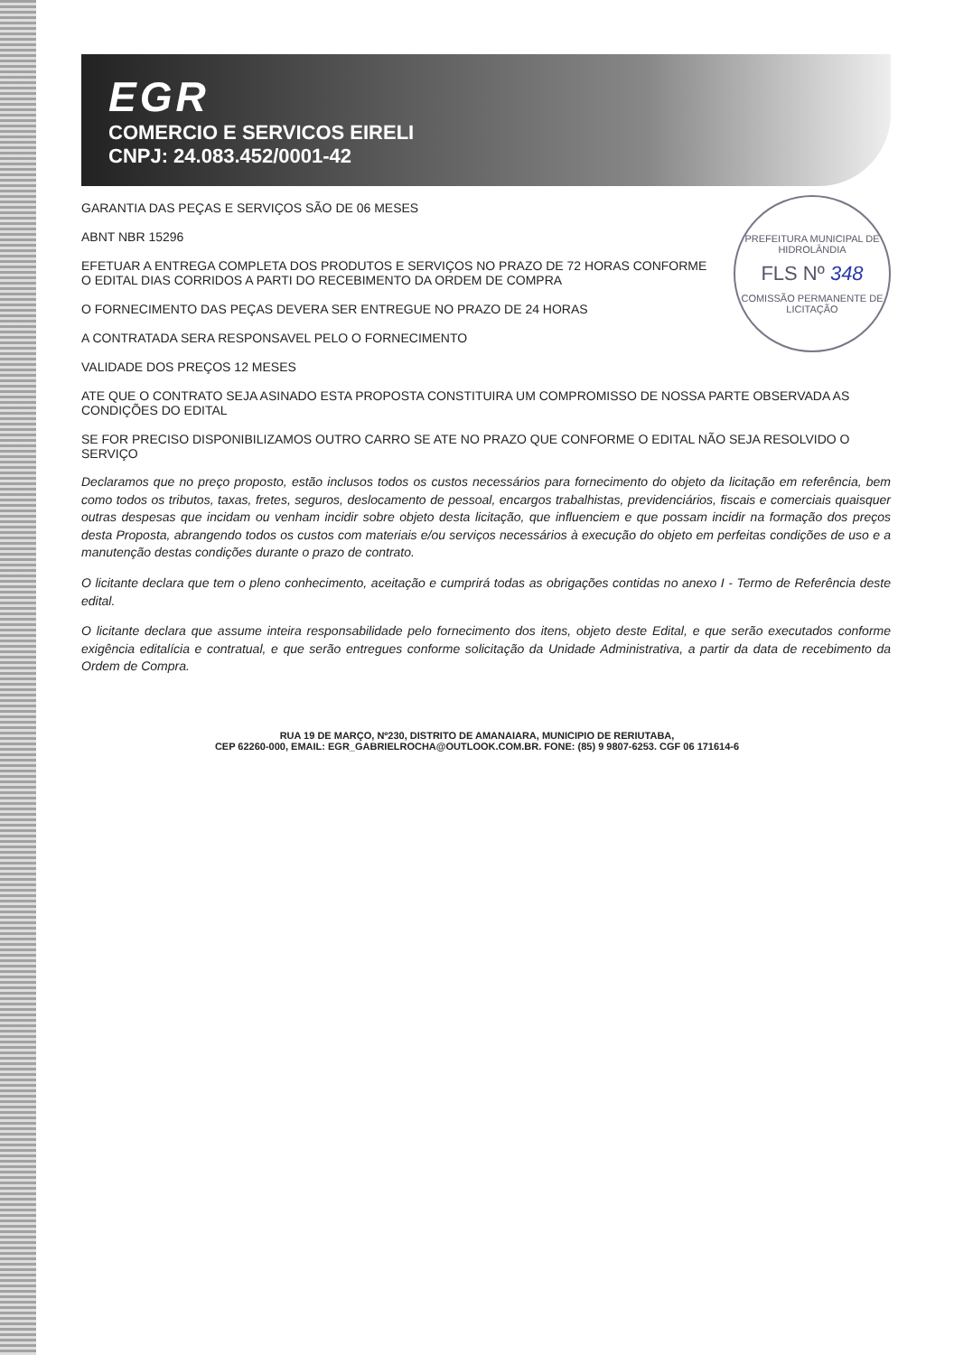EGR
COMERCIO E SERVICOS EIRELI
CNPJ: 24.083.452/0001-42
PREFEITURA MUNICIPAL DE HIDROLÂNDIA
FLS Nº 348
COMISSÃO PERMANENTE DE LICITAÇÃO
GARANTIA DAS PEÇAS E SERVIÇOS SÃO DE 06 MESES
ABNT NBR 15296
EFETUAR A ENTREGA COMPLETA DOS PRODUTOS E SERVIÇOS NO PRAZO DE 72 HORAS CONFORME O EDITAL DIAS CORRIDOS A PARTI DO RECEBIMENTO DA ORDEM DE COMPRA
O FORNECIMENTO DAS PEÇAS DEVERA SER ENTREGUE NO PRAZO DE 24 HORAS
A CONTRATADA SERA RESPONSAVEL PELO O FORNECIMENTO
VALIDADE DOS PREÇOS 12 MESES
ATE QUE O CONTRATO SEJA ASINADO ESTA PROPOSTA CONSTITUIRA UM COMPROMISSO DE NOSSA PARTE OBSERVADA AS CONDIÇÕES DO EDITAL
SE FOR PRECISO DISPONIBILIZAMOS OUTRO CARRO SE ATE NO PRAZO QUE CONFORME O EDITAL NÃO SEJA RESOLVIDO O SERVIÇO
Declaramos que no preço proposto, estão inclusos todos os custos necessários para fornecimento do objeto da licitação em referência, bem como todos os tributos, taxas, fretes, seguros, deslocamento de pessoal, encargos trabalhistas, previdenciários, fiscais e comerciais quaisquer outras despesas que incidam ou venham incidir sobre objeto desta licitação, que influenciem e que possam incidir na formação dos preços desta Proposta, abrangendo todos os custos com materiais e/ou serviços necessários à execução do objeto em perfeitas condições de uso e a manutenção destas condições durante o prazo de contrato.
O licitante declara que tem o pleno conhecimento, aceitação e cumprirá todas as obrigações contidas no anexo I - Termo de Referência deste edital.
O licitante declara que assume inteira responsabilidade pelo fornecimento dos itens, objeto deste Edital, e que serão executados conforme exigência editalícia e contratual, e que serão entregues conforme solicitação da Unidade Administrativa, a partir da data de recebimento da Ordem de Compra.
RUA 19 DE MARÇO, Nº230, DISTRITO DE AMANAIARA, MUNICIPIO DE RERIUTABA,
CEP 62260-000, EMAIL: EGR_GABRIELROCHA@OUTLOOK.COM.BR. FONE: (85) 9 9807-6253. CGF 06 171614-6